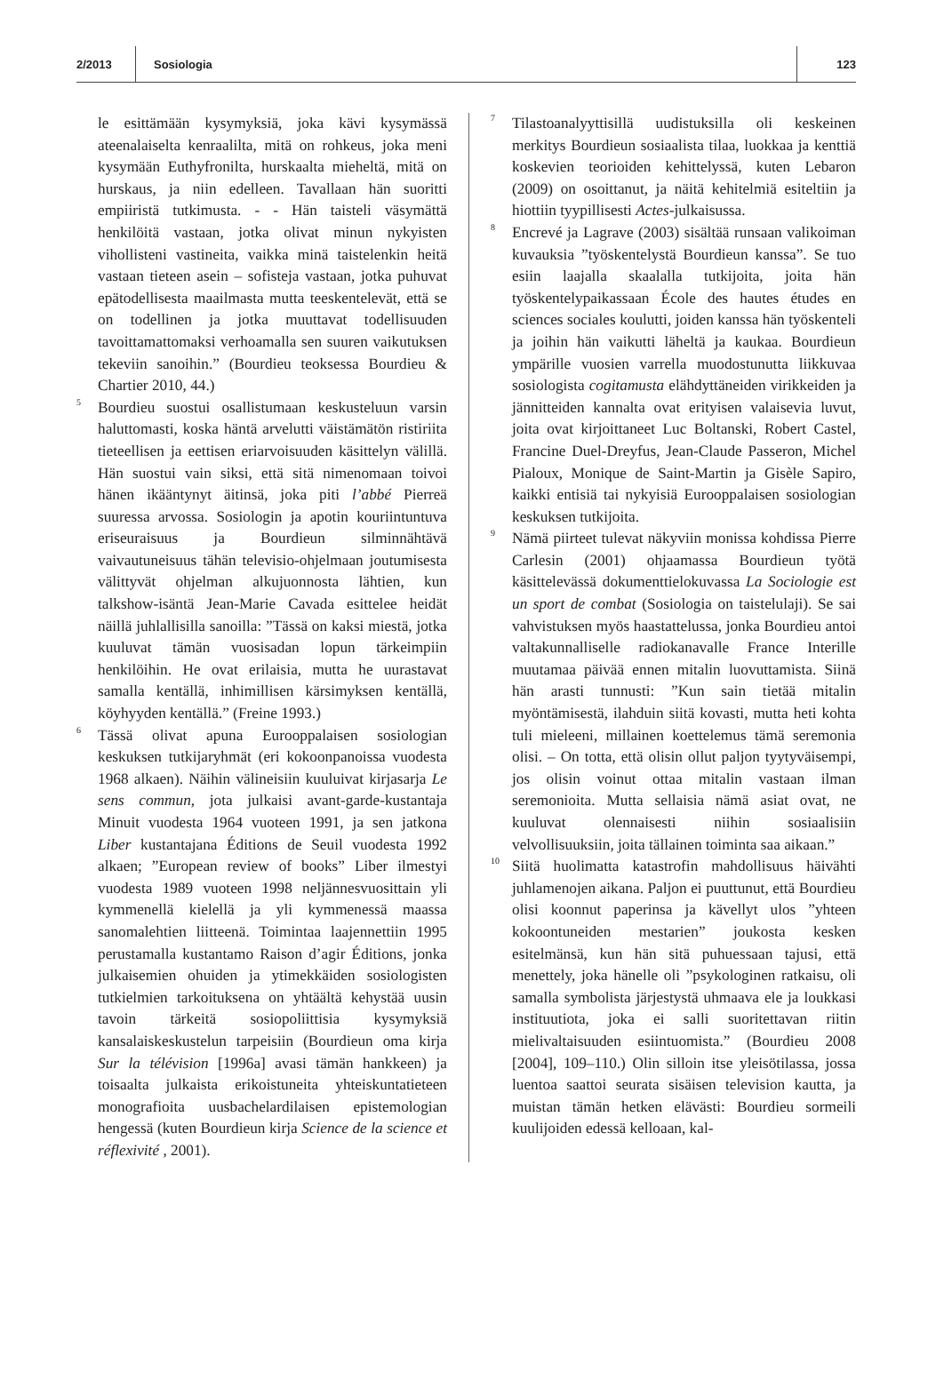2/2013
Sosiologia
123
le esittämään kysymyksiä, joka kävi kysymässä ateenalaiselta kenraalilta, mitä on rohkeus, joka meni kysymään Euthyfronilta, hurskaalta mieheltä, mitä on hurskaus, ja niin edelleen. Tavallaan hän suoritti empiiristä tutkimusta. - - Hän taisteli väsymättä henkilöitä vastaan, jotka olivat minun nykyisten vihollisteni vastineita, vaikka minä taistelenkin heitä vastaan tieteen asein – sofisteja vastaan, jotka puhuvat epätodellisesta maailmasta mutta teeskentelevät, että se on todellinen ja jotka muuttavat todellisuuden tavoittamattomaksi verhoamalla sen suuren vaikutuksen tekeviin sanoihin.” (Bourdieu teoksessa Bourdieu & Chartier 2010, 44.)
<sup>5</sup> Bourdieu suostui osallistumaan keskusteluun varsin haluttomasti, koska häntä arvelutti väistämätön ristiriita tieteellisen ja eettisen eriarvoisuuden käsittelyn välillä. Hän suostui vain siksi, että sitä nimenomaan toivoi hänen ikääntynyt äitinsä, joka piti l’abbé Pierreä suuressa arvossa. Sosiologin ja apotin kouriintuntuva eriseuraisuus ja Bourdieun silminnähtävä vaivautuneisuus tähän televisio-ohjelmaan joutumisesta välittyvät ohjelman alkujuonnosta lähtien, kun talkshow-isäntä Jean-Marie Cavada esittelee heidät näillä juhlallisilla sanoilla: ”Tässä on kaksi miestä, jotka kuuluvat tämän vuosisadan lopun tärkeimpiin henkilöihin. He ovat erilaisia, mutta he uurastavat samalla kentällä, inhimillisen kärsimyksen kentällä, köyhyyden kentällä.” (Freine 1993.)
<sup>6</sup> Tässä olivat apuna Eurooppalaisen sosiologian keskuksen tutkijaryhmät (eri kokoonpanoissa vuodesta 1968 alkaen). Näihin välineisiin kuuluivat kirjasarja Le sens commun, jota julkaisi avant-garde-kustantaja Minuit vuodesta 1964 vuoteen 1991, ja sen jatkona Liber kustantajana Éditions de Seuil vuodesta 1992 alkaen; ”European review of books” Liber ilmestyi vuodesta 1989 vuoteen 1998 neljännesvuosittain yli kymmenellä kielellä ja yli kymmenessä maassa sanomalehtien liitteenä. Toimintaa laajennettiin 1995 perustamalla kustantamo Raison d’agir Éditions, jonka julkaisemien ohuiden ja ytimekkäiden sosiologisten tutkielmien tarkoituksena on yhtäältä kehystää uusin tavoin tärkeitä sosiopoliittisia kysymyksiä kansalaiskeskustelun tarpeisiin (Bourdieun oma kirja Sur la télévision [1996a] avasi tämän hankkeen) ja toisaalta julkaista erikoistuneita yhteiskuntatieteen monografioita uusbachelardilaisen epistemologian hengessä (kuten Bourdieun kirja Science de la science et réflexivité , 2001).
<sup>7</sup> Tilastoanalyyttisillä uudistuksilla oli keskeinen merkitys Bourdieun sosiaalista tilaa, luokkaa ja kenttiä koskevien teorioiden kehittelyssä, kuten Lebaron (2009) on osoittanut, ja näitä kehitelmiä esiteltiin ja hiottiin tyypillisesti Actes-julkaisussa.
<sup>8</sup> Encrevé ja Lagrave (2003) sisältää runsaan valikoiman kuvauksia ”työskentelystä Bourdieun kanssa”. Se tuo esiin laajalla skaalalla tutkijoita, joita hän työskentelypaikassaan École des hautes études en sciences sociales koulutti, joiden kanssa hän työskenteli ja joihin hän vaikutti läheltä ja kaukaa. Bourdieun ympärille vuosien varrella muodostunutta liikkuvaa sosiologista cogitamusta elähdyttäneiden virikkeiden ja jännitteiden kannalta ovat erityisen valaisevia luvut, joita ovat kirjoittaneet Luc Boltanski, Robert Castel, Francine Duel-Dreyfus, Jean-Claude Passeron, Michel Pialoux, Monique de Saint-Martin ja Gisèle Sapiro, kaikki entisiä tai nykyisiä Eurooppalaisen sosiologian keskuksen tutkijoita.
<sup>9</sup> Nämä piirteet tulevat näkyviin monissa kohdissa Pierre Carlesin (2001) ohjaamassa Bourdieun työtä käsittelevässä dokumenttielokuvassa La Sociologie est un sport de combat (Sosiologia on taistelulaji). Se sai vahvistuksen myös haastattelussa, jonka Bourdieu antoi valtakunnalliselle radiokanavalle France Interille muutamaa päivää ennen mitalin luovuttamista. Siinä hän arasti tunnusti: ”Kun sain tietää mitalin myöntämisestä, ilahduin siitä kovasti, mutta heti kohta tuli mieleeni, millainen koettelemus tämä seremonia olisi. – On totta, että olisin ollut paljon tyytyväisempi, jos olisin voinut ottaa mitalin vastaan ilman seremonioita. Mutta sellaisia nämä asiat ovat, ne kuuluvat olennaisesti niihin sosiaalisiin velvollisuuksiin, joita tällainen toiminta saa aikaan.”
<sup>10</sup> Siitä huolimatta katastrofin mahdollisuus häivähti juhlamenojen aikana. Paljon ei puuttunut, että Bourdieu olisi koonnut paperinsa ja kävellyt ulos ”yhteen kokoontuneiden mestarien” joukosta kesken esitelmänsä, kun hän sitä puhuessaan tajusi, että menettely, joka hänelle oli ”psykologinen ratkaisu, oli samalla symbolista järjestystä uhmaava ele ja loukkasi instituutiota, joka ei salli suoritettavan riitin mielivaltaisuuden esiintuomista.” (Bourdieu 2008 [2004], 109–110.) Olin silloin itse yleisötilassa, jossa luentoa saattoi seurata sisäisen television kautta, ja muistan tämän hetken elävästi: Bourdieu sormeili kuulijoiden edessä kelloaan, kal-